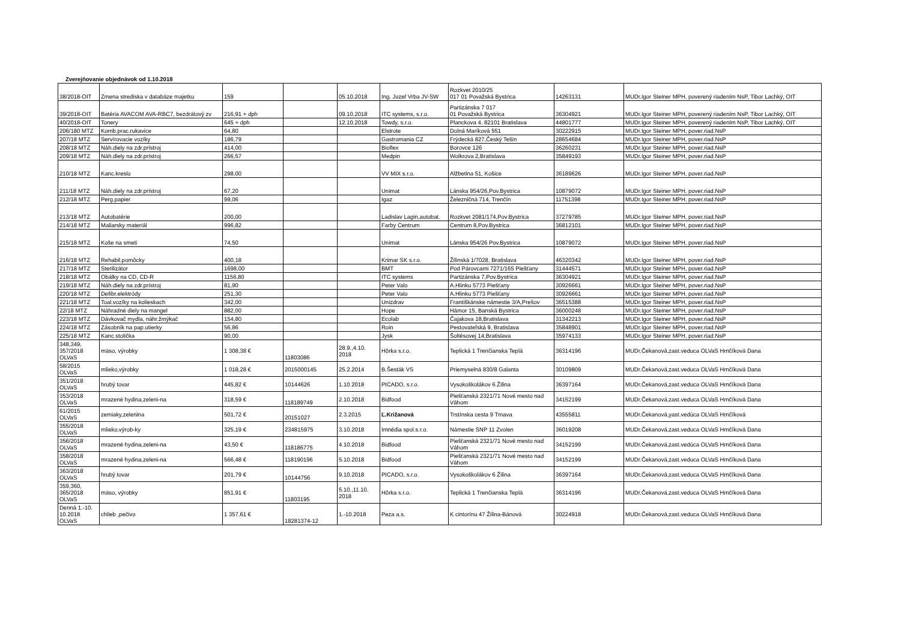Zverejňovanie objednávok od 1.10.2018
| 38/2018-OIT | Zmena strediska v databáze majetku | 159 | | 05.10.2018 | Ing. Jozef Vrba JV-SW | Rozkvet 2010/25 017 01 Považská Bystrica | 14263131 | MUDr.Igor Steiner MPH, poverený riadením NsP, Tibor Lachký, OIT |
| 39/2018-OIT | Batéria AVACOM AVA-RBC7, bezdrátový zv | 216,91 + dph | | 09.10.2018 | ITC systems, s.r.o. | Partizánska 7 017 01 Považská Bystrica | 36304921 | MUDr.Igor Steiner MPH, poverený riadením NsP, Tibor Lachký, OIT |
| 40/2018-OIT | Tonery | 645 + dph | | 12.10.2018 | Towdy, s.r.o. | Planckova 4, 82101 Bratislava | 44801777 | MUDr.Igor Steiner MPH, poverený riadením NsP, Tibor Lachký, OIT |
| 206/180 MTZ | Komb.prac.rukavice | 64,80 | | | Elstrote | Dolná Maríková 551 | 30222915 | MUDr.Igor Steiner MPH, pover.riad.NsP |
| 207/18 MTZ | Servírovacie vozíky | 186,79 | | | Gastromania CZ | Frýdecká 827,Český Tešin | 28654684 | MUDr.Igor Steiner MPH, pover.riad.NsP |
| 208/18 MTZ | Náh.diely na zdr.prístroj | 414,00 | | | Bioflex | Borovce 126 | 36260231 | MUDr.Igor Steiner MPH, pover.riad.NsP |
| 209/18 MTZ | Náh.diely na zdr.prístroj | 266,57 | | | Medpin | Wolkrova 2,Bratislava | 35849193 | MUDr.Igor Steiner MPH, pover.riad.NsP |
| 210/18 MTZ | Kanc.kreslo | 298,00 | | | VV MIX s.r.o. | Alžbetina 51, Košice | 36189626 | MUDr.Igor Steiner MPH, pover.riad.NsP |
| 211/18 MTZ | Náh.diely na zdr.prístroj | 67,20 | | | Unimat | Lánska 954/26,Pov.Bystrica | 10879072 | MUDr.Igor Steiner MPH, pover.riad.NsP |
| 212/18 MTZ | Perg.papier | 99,06 | | | Igaz | Železničná 714, Trenčín | 11751398 | MUDr.Igor Steiner MPH, pover.riad.NsP |
| 213/18 MTZ | Autobatérie | 200,00 | | | Ladislav Lagin,autobat. | Rozkvet 2081/174,Pov.Bystrica | 37279785 | MUDr.Igor Steiner MPH, pover.riad.NsP |
| 214/18 MTZ | Maliarsky materiál | 996,82 | | | Farby Centrum | Centrum 8,Pov.Bystrica | 36812101 | MUDr.Igor Steiner MPH, pover.riad.NsP |
| 215/18 MTZ | Koše na smeti | 74,50 | | | Unimat | Lánska 954/26 Pov.Bystrica | 10879072 | MUDr.Igor Steiner MPH, pover.riad.NsP |
| 216/18 MTZ | Rehabil.pomôcky | 400,18 | | | Krimar SK s.r.o. | Žilinská 1/7028, Bratislava | 46320342 | MUDr.Igor Steiner MPH, pover.riad.NsP |
| 217/18 MTZ | Sterilizátor | 1698,00 | | | BMT | Pod Párovcami 7271/165 Piešťany | 31444571 | MUDr.Igor Steiner MPH, pover.riad.NsP |
| 218/18 MTZ | Obálky na CD, CD-R | 1156,80 | | | ITC systems | Partizánska 7,Pov.Bystrica | 36304921 | MUDr.Igor Steiner MPH, pover.riad.NsP |
| 219/18 MTZ | Náh.diely na zdr.prístroj | 81,90 | | | Peter Valo | A.Hlinku 5773 Piešťany | 30926661 | MUDr.Igor Steiner MPH, pover.riad.NsP |
| 220/18 MTZ | Defibr.elektródy | 251,30 | | | Peter Valo | A.Hlinku 5773 Piešťany | 30926661 | MUDr.Igor Steiner MPH, pover.riad.NsP |
| 221/18 MTZ | Toal.vozíky na kolieskach | 342,00 | | | Unizdrav | Františkánske námestie 3/A,Prešov | 36515388 | MUDr.Igor Steiner MPH, pover.riad.NsP |
| 22/18 MTZ | Náhradné diely na mangel | 882,00 | | | Hope | Hámor 15, Banská Bystrica | 36000248 | MUDr.Igor Steiner MPH, pover.riad.NsP |
| 223/18 MTZ | Dávkovač mydla, náhr.žmýkač | 154,80 | | | Ecolab | Čajakova 18,Bratislava | 31342213 | MUDr.Igor Steiner MPH, pover.riad.NsP |
| 224/18 MTZ | Zásobník na pap.utierky | 56,86 | | | Roin | Pestovateľská 9, Bratislava | 35848901 | MUDr.Igor Steiner MPH, pover.riad.NsP |
| 225/18 MTZ | Kanc.stolička | 90,00 | | | Jysk | Šoltésovej 14,Bratislava | 35974133 | MUDr.Igor Steiner MPH, pover.riad.NsP |
| 348,349, 357/2018 OLVaS | mäso, výrobky | 1 308,38 € | 11803086 | 28.9.,4.10. 2018 | Hôrka s.r.o. | Teplická 1 Trenčianska Teplá | 36314196 | MUDr.Čekanová,zast.veduca OLVaS Hrnčíková Dana |
| 58/2015 OLVaS | mlieko,výrobky | 1 018,28 € | 2015000145 | 25.2.2014 | B.Šesták VS | Priemyselná 830/8 Galanta | 30109809 | MUDr.Čekanová,zast.veduca OLVaS Hrnčíková Dana |
| 351/2018 OLVaS | hrubý tovar | 445,82 € | 10144626 | 1.10.2018 | PICADO, s.r.o. | Vysokoškolákov 6 Žilina | 36397164 | MUDr.Čekanová,zast.veduca OLVaS Hrnčíková Dana |
| 353/2018 OLVaS | mrazené hydina,zeleni-na | 318,59 € | 118189749 | 2.10.2018 | Bidfood | Piešťanská 2321/71 Nové mesto nad Váhom | 34152199 | MUDr.Čekanová,zast.veduca OLVaS Hrnčíková Dana |
| 61/2015 OLVaS | zemiaky,zelenina | 501,72 € | 20151027 | 2.3.2015 | Ľ.Križanová | Trstínska cesta 9 Trnava | 43555811 | MUDr.Čekanová,yast.vedúca OLVaS Hrnčíková |
| 355/2018 OLVaS | mlieko,výrob-ky | 325,19 € | 234815975 | 3.10.2018 | Imnédia spol.s.r.o. | Námestie SNP 11 Zvolen | 36019208 | MUDr.Čekanová,zast.veduca OLVaS Hrnčíková Dana |
| 356/2018 OLVaS | mrazené hydina,zeleni-na | 43,50 € | 118186775 | 4.10.2018 | Bidfood | Piešťanská 2321/71 Nové mesto nad Váhom | 34152199 | MUDr.Čekanová,zast.vedúca OLVaS Hrnčíková Dana |
| 358/2018 OLVaS | mrazené hydina,zeleni-na | 566,48 € | 118190196 | 5.10.2018 | Bidfood | Piešťanská 2321/71 Nové mesto nad Váhom | 34152199 | MUDr.Čekanová,zast.veduca OLVaS Hrnčíková Dana |
| 363/2018 OLVaS | hrubý tovar | 201,79 € | 10144756 | 9.10.2018 | PICADO, s.r.o. | Vysokoškolákov 6 Žilina | 36397164 | MUDr.Čekanová,zast.veduca OLVaS Hrnčíková Dana |
| 359,360, 365/2018 OLVaS | mäso, výrobky | 851,91 € | 11803195 | 5.10.,11.10. 2018 | Hôrka s.r.o. | Teplická 1 Trenčianska Teplá | 36314196 | MUDr.Čekanová,zast.veduca OLVaS Hrnčíková Dana |
| Denná 1.-10. 10.2018 OLVaS | chlieb ,pečivo | 1 357,61 € | 18281374-12 | 1.-10.2018 | Peza a.s. | K cintorínu 47 Žilina-Bánová | 30224918 | MUDr.Čekanová,zast.veduca OLVaS Hrnčíková Dana |